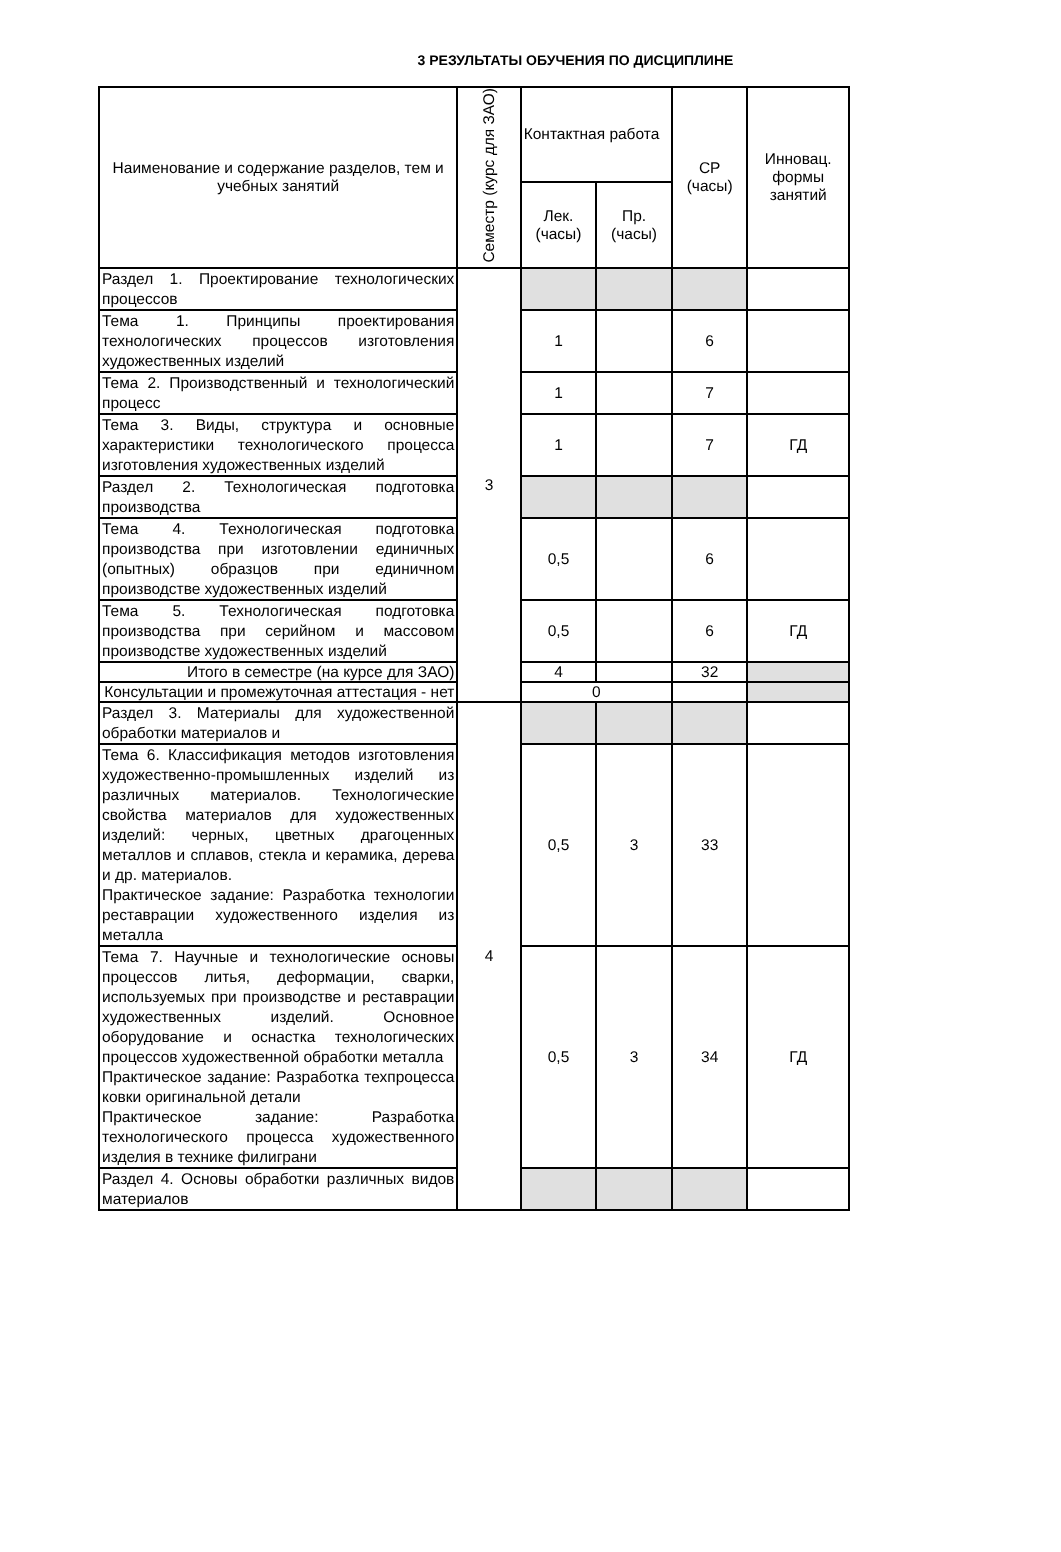3 РЕЗУЛЬТАТЫ ОБУЧЕНИЯ ПО ДИСЦИПЛИНЕ
| Наименование и содержание разделов, тем и учебных занятий | Семестр (курс для ЗАО) | Контактная работа | | СР (часы) | Инновац. формы занятий |
| --- | --- | --- | --- | --- | --- |
| | | Лек. (часы) | Пр. (часы) | | |
| Раздел 1. Проектирование технологических процессов | 3 | | | | |
| Тема 1. Принципы проектирования технологических процессов изготовления художественных изделий | | 1 | | 6 | |
| Тема 2. Производственный и технологический процесс | | 1 | | 7 | |
| Тема 3. Виды, структура и основные характеристики технологического процесса изготовления художественных изделий | | 1 | | 7 | ГД |
| Раздел 2. Технологическая подготовка производства | | | | | |
| Тема 4. Технологическая подготовка производства при изготовлении единичных (опытных) образцов при единичном производстве художественных изделий | | 0,5 | | 6 | |
| Тема 5. Технологическая подготовка производства при серийном и массовом производстве художественных изделий | | 0,5 | | 6 | ГД |
| Итого в семестре (на курсе для ЗАО) | | 4 | | 32 | |
| Консультации и промежуточная аттестация - нет | | 0 | | | |
| Раздел 3. Материалы для художественной обработки материалов и | 4 | | | | |
| Тема 6. Классификация методов изготовления художественно-промышленных изделий из различных материалов. Технологические свойства материалов для художественных изделий: черных, цветных драгоценных металлов и сплавов, стекла и керамика, дерева и др. материалов. Практическое задание: Разработка технологии реставрации художественного изделия из металла | | 0,5 | 3 | 33 | |
| Тема 7. Научные и технологические основы процессов литья, деформации, сварки, используемых при производстве и реставрации художественных изделий. Основное оборудование и оснастка технологических процессов художественной обработки металла Практическое задание: Разработка техпроцесса ковки оригинальной детали Практическое задание: Разработка технологического процесса художественного изделия в технике филиграни | | 0,5 | 3 | 34 | ГД |
| Раздел 4. Основы обработки различных видов материалов | | | | | |